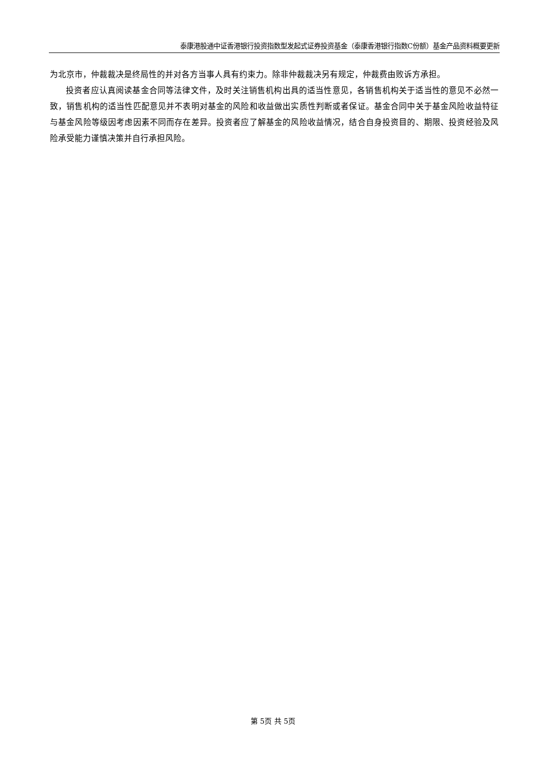泰康港股通中证香港银行投资指数型发起式证券投资基金（泰康香港银行指数C份额）基金产品资料概要更新
为北京市，仲裁裁决是终局性的并对各方当事人具有约束力。除非仲裁裁决另有规定，仲裁费由败诉方承担。
投资者应认真阅读基金合同等法律文件，及时关注销售机构出具的适当性意见，各销售机构关于适当性的意见不必然一致，销售机构的适当性匹配意见并不表明对基金的风险和收益做出实质性判断或者保证。基金合同中关于基金风险收益特征与基金风险等级因考虑因素不同而存在差异。投资者应了解基金的风险收益情况，结合自身投资目的、期限、投资经验及风险承受能力谨慎决策并自行承担风险。
第 5页 共 5页